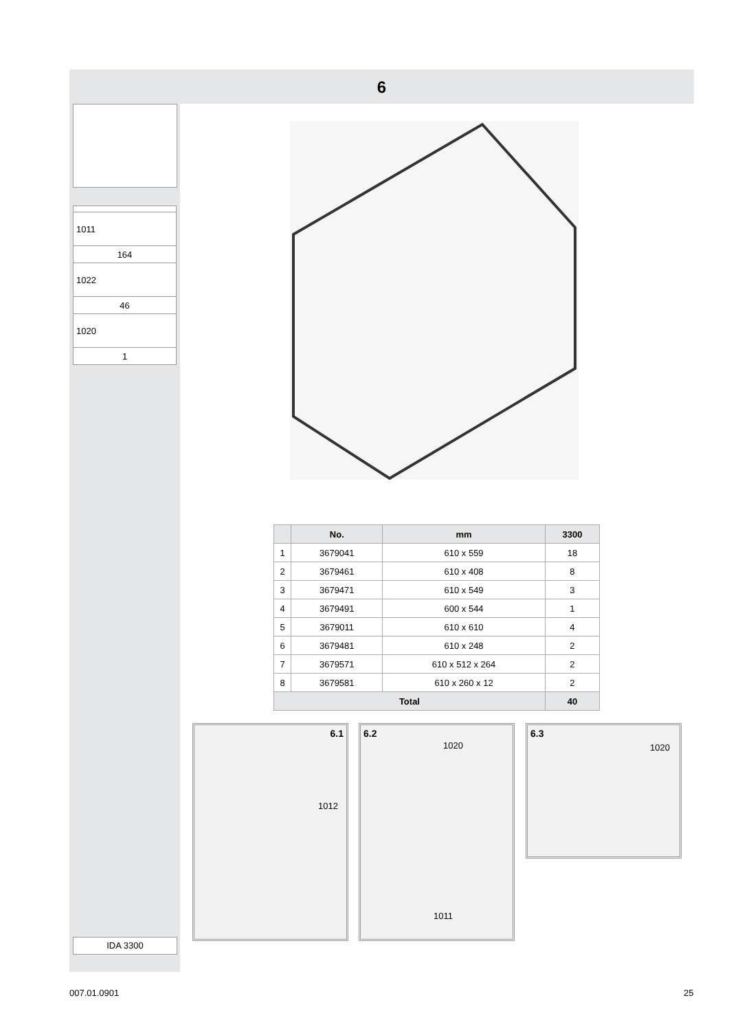6
| 1011 |
| 164 |
| 1022 |
| 46 |
| 1020 |
| 1 |
| | No. | mm | 3300 |
| --- | --- | --- | --- |
| 1 | 3679041 | 610 x 559 | 18 |
| 2 | 3679461 | 610 x 408 | 8 |
| 3 | 3679471 | 610 x 549 | 3 |
| 4 | 3679491 | 600 x 544 | 1 |
| 5 | 3679011 | 610 x 610 | 4 |
| 6 | 3679481 | 610 x 248 | 2 |
| 7 | 3679571 | 610 x 512 x 264 | 2 |
| 8 | 3679581 | 610 x 260 x 12 | 2 |
| Total | | | 40 |
6.1
1012
6.2
1020
1011
6.3
1020
IDA 3300
007.01.0901 25